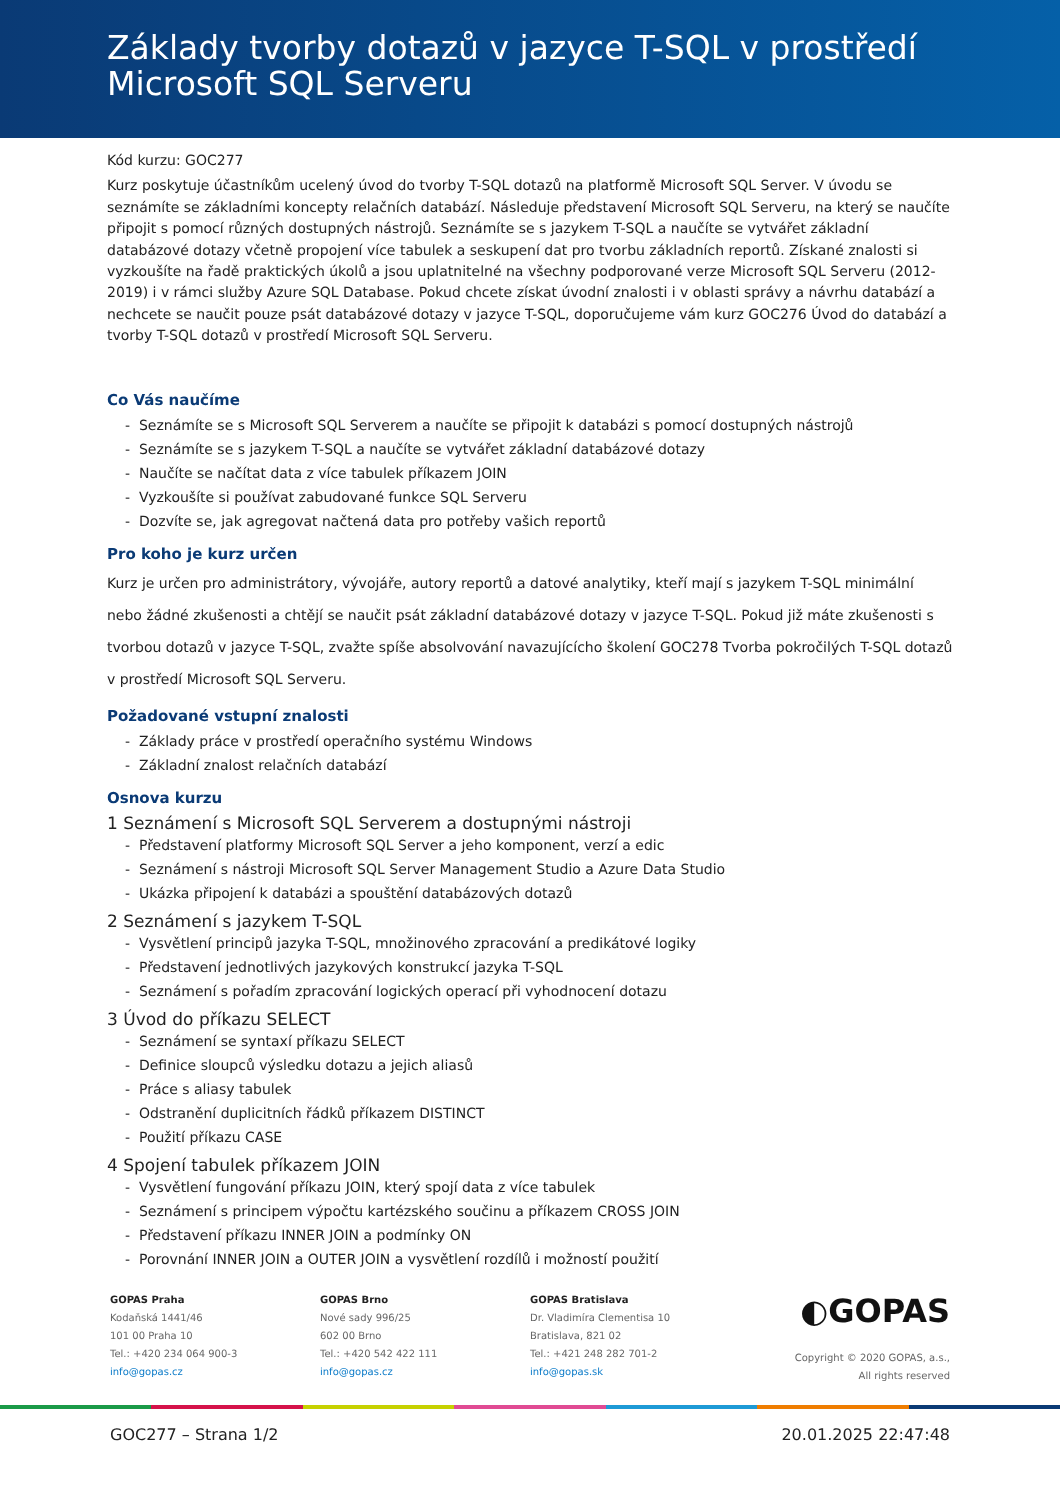Základy tvorby dotazů v jazyce T-SQL v prostředí Microsoft SQL Serveru
Kód kurzu: GOC277
Kurz poskytuje účastníkům ucelený úvod do tvorby T-SQL dotazů na platformě Microsoft SQL Server. V úvodu se seznámíte se základními koncepty relačních databází. Následuje představení Microsoft SQL Serveru, na který se naučíte připojit s pomocí různých dostupných nástrojů. Seznámíte se s jazykem T-SQL a naučíte se vytvářet základní databázové dotazy včetně propojení více tabulek a seskupení dat pro tvorbu základních reportů. Získané znalosti si vyzkoušíte na řadě praktických úkolů a jsou uplatnitelné na všechny podporované verze Microsoft SQL Serveru (2012-2019) i v rámci služby Azure SQL Database. Pokud chcete získat úvodní znalosti i v oblasti správy a návrhu databází a nechcete se naučit pouze psát databázové dotazy v jazyce T-SQL, doporučujeme vám kurz GOC276 Úvod do databází a tvorby T-SQL dotazů v prostředí Microsoft SQL Serveru.
Co Vás naučíme
- Seznámíte se s Microsoft SQL Serverem a naučíte se připojit k databázi s pomocí dostupných nástrojů
- Seznámíte se s jazykem T-SQL a naučíte se vytvářet základní databázové dotazy
- Naučíte se načítat data z více tabulek příkazem JOIN
- Vyzkoušíte si používat zabudované funkce SQL Serveru
- Dozvíte se, jak agregovat načtená data pro potřeby vašich reportů
Pro koho je kurz určen
Kurz je určen pro administrátory, vývojáře, autory reportů a datové analytiky, kteří mají s jazykem T-SQL minimální nebo žádné zkušenosti a chtějí se naučit psát základní databázové dotazy v jazyce T-SQL. Pokud již máte zkušenosti s tvorbou dotazů v jazyce T-SQL, zvažte spíše absolvování navazujícícho školení GOC278 Tvorba pokročilých T-SQL dotazů v prostředí Microsoft SQL Serveru.
Požadované vstupní znalosti
- Základy práce v prostředí operačního systému Windows
- Základní znalost relačních databází
Osnova kurzu
1 Seznámení s Microsoft SQL Serverem a dostupnými nástroji
- Představení platformy Microsoft SQL Server a jeho komponent, verzí a edic
- Seznámení s nástroji Microsoft SQL Server Management Studio a Azure Data Studio
- Ukázka připojení k databázi a spouštění databázových dotazů
2 Seznámení s jazykem T-SQL
- Vysvětlení principů jazyka T-SQL, množinového zpracování a predikátové logiky
- Představení jednotlivých jazykových konstrukcí jazyka T-SQL
- Seznámení s pořadím zpracování logických operací při vyhodnocení dotazu
3 Úvod do příkazu SELECT
- Seznámení se syntaxí příkazu SELECT
- Definice sloupců výsledku dotazu a jejich aliasů
- Práce s aliasy tabulek
- Odstranění duplicitních řádků příkazem DISTINCT
- Použití příkazu CASE
4 Spojení tabulek příkazem JOIN
- Vysvětlení fungování příkazu JOIN, který spojí data z více tabulek
- Seznámení s principem výpočtu kartézského součinu a příkazem CROSS JOIN
- Představení příkazu INNER JOIN a podmínky ON
- Porovnání INNER JOIN a OUTER JOIN a vysvětlení rozdílů i možností použití
GOPAS Praha
Kodaňská 1441/46
101 00 Praha 10
Tel.: +420 234 064 900-3
info@gopas.cz
GOPAS Brno
Nové sady 996/25
602 00 Brno
Tel.: +420 542 422 111
info@gopas.cz
GOPAS Bratislava
Dr. Vladimíra Clementisa 10
Bratislava, 821 02
Tel.: +421 248 282 701-2
info@gopas.sk
◐GOPAS
Copyright © 2020 GOPAS, a.s.,
All rights reserved
GOC277 – Strana 1/2 20.01.2025 22:47:48